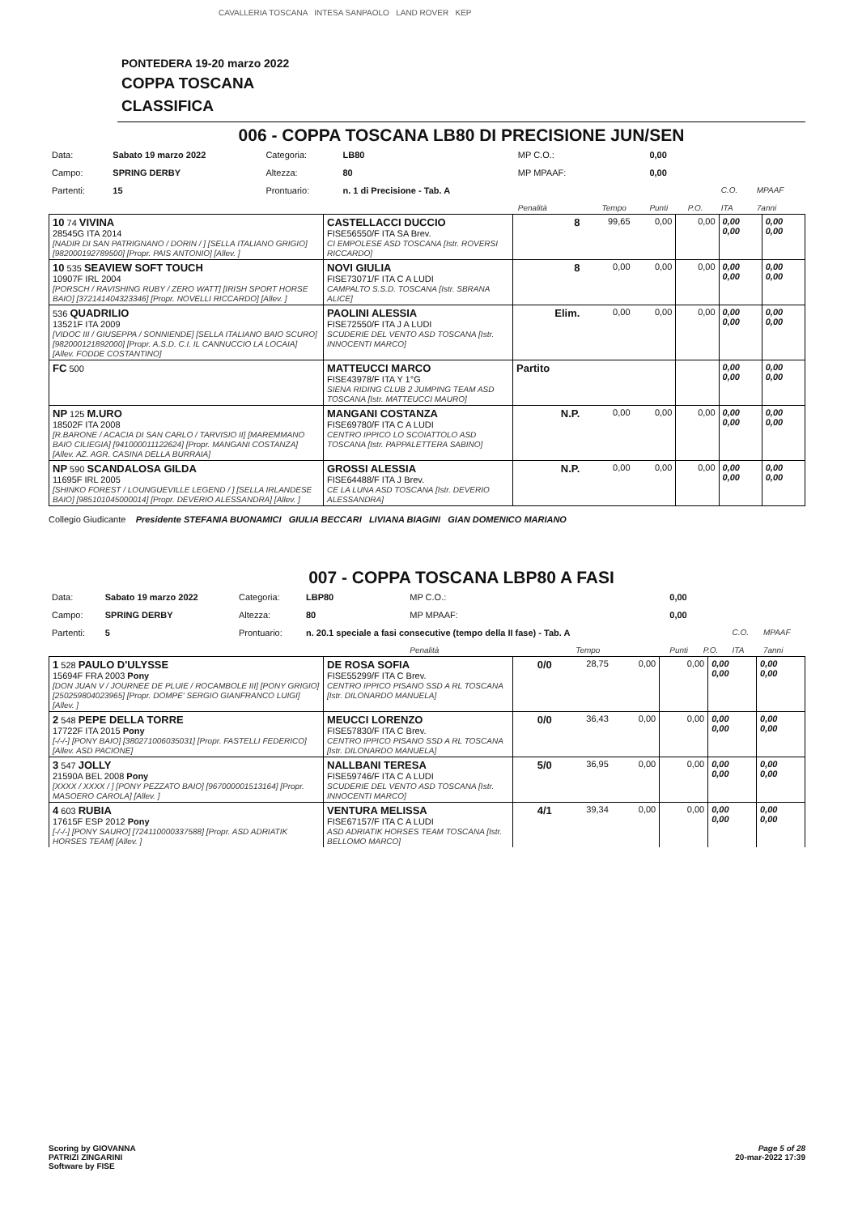CAVALLERIA TOSCANA INTESA SANPAOLO LAND ROVER KEP
PONTEDERA 19-20 marzo 2022
COPPA TOSCANA
CLASSIFICA
006 - COPPA TOSCANA LB80 DI PRECISIONE JUN/SEN
| Data: | Sabato 19 marzo 2022 | Categoria: | LB80 | MP C.O.: | | 0,00 | | | |
| Campo: | SPRING DERBY | Altezza: | 80 | MP MPAAF: | | 0,00 | | | |
| Partenti: | 15 | Prontuario: | n. 1 di Precisione - Tab. A | | | | | C.O. | MPAAF |
| | | | | Penalità | Tempo | Punti | P.O. | ITA | 7anni |
| 10 74 VIVINA 28545G ITA 2014 [NADIR DI SAN PATRIGNANO / DORIN / ] [SELLA ITALIANO GRIGIO] [982000192789500] [Propr. PAIS ANTONIO] [Allev. ] | CASTELLACCI DUCCIO FISE56550/F ITA SA Brev. CI EMPOLESE ASD TOSCANA [Istr. ROVERSI RICCARDO] | 8 | 99,65 | 0,00 | 0,00 | 0,00 0,00 | 0,00 0,00 |
| 10 535 SEAVIEW SOFT TOUCH 10907F IRL 2004 [PORSCH / RAVISHING RUBY / ZERO WATT] [IRISH SPORT HORSE BAIO] [372141404323346] [Propr. NOVELLI RICCARDO] [Allev. ] | NOVI GIULIA FISE73071/F ITA C A LUDI CAMPALTO S.S.D. TOSCANA [Istr. SBRANA ALICE] | 8 | 0,00 | 0,00 | 0,00 | 0,00 0,00 | 0,00 0,00 |
| 536 QUADRILIO 13521F ITA 2009 [VIDOC III / GIUSEPPA / SONNIENDE] [SELLA ITALIANO BAIO SCURO] [982000121892000] [Propr. A.S.D. C.I. IL CANNUCCIO LA LOCAIA] [Allev. FODDE COSTANTINO] | PAOLINI ALESSIA FISE72550/F ITA J A LUDI SCUDERIE DEL VENTO ASD TOSCANA [Istr. INNOCENTI MARCO] | Elim. | 0,00 | 0,00 | 0,00 | 0,00 0,00 | 0,00 0,00 |
| FC 500 | MATTEUCCI MARCO FISE43978/F ITA Y 1°G SIENA RIDING CLUB 2 JUMPING TEAM ASD TOSCANA [Istr. MATTEUCCI MAURO] | Partito | | | | 0,00 0,00 | 0,00 0,00 |
| NP 125 M.URO 18502F ITA 2008 [R.BARONE / ACACIA DI SAN CARLO / TARVISIO II] [MAREMMANO BAIO CILIEGIA] [941000011122624] [Propr. MANGANI COSTANZA] [Allev. AZ. AGR. CASINA DELLA BURRAIA] | MANGANI COSTANZA FISE69780/F ITA C A LUDI CENTRO IPPICO LO SCOIATTOLO ASD TOSCANA [Istr. PAPPALETTERA SABINO] | N.P. | 0,00 | 0,00 | 0,00 | 0,00 0,00 | 0,00 0,00 |
| NP 590 SCANDALOSA GILDA 11695F IRL 2005 [SHINKO FOREST / LOUNGUEVILLE LEGEND / ] [SELLA IRLANDESE BAIO] [985101045000014] [Propr. DEVERIO ALESSANDRA] [Allev. ] | GROSSI ALESSIA FISE64488/F ITA J Brev. CE LA LUNA ASD TOSCANA [Istr. DEVERIO ALESSANDRA] | N.P. | 0,00 | 0,00 | 0,00 | 0,00 0,00 | 0,00 0,00 |
Collegio Giudicante Presidente STEFANIA BUONAMICI GIULIA BECCARI LIVIANA BIAGINI GIAN DOMENICO MARIANO
007 - COPPA TOSCANA LBP80 A FASI
| Data: | Sabato 19 marzo 2022 | Categoria: | LBP80 | MP C.O.: | | 0,00 | | | |
| Campo: | SPRING DERBY | Altezza: | 80 | MP MPAAF: | | 0,00 | | | |
| Partenti: | 5 | Prontuario: | n. 20.1 speciale a fasi consecutive (tempo della II fase) - Tab. A | | | | | C.O. | MPAAF |
| | | | | Penalità | Tempo | Punti | P.O. | ITA | 7anni |
| 1 528 PAULO D'ULYSSE 15694F FRA 2003 Pony [DON JUAN V / JOURNEE DE PLUIE / ROCAMBOLE III] [PONY GRIGIO] [250259804023965] [Propr. DOMPE' SERGIO GIANFRANCO LUIGI] [Allev. ] | DE ROSA SOFIA FISE55299/F ITA C Brev. CENTRO IPPICO PISANO SSD A RL TOSCANA [Istr. DILONARDO MANUELA] | 0/0 | 28,75 | 0,00 | 0,00 | 0,00 0,00 | 0,00 0,00 |
| 2 548 PEPE DELLA TORRE 17722F ITA 2015 Pony [-/-/-] [PONY BAIO] [380271006035031] [Propr. FASTELLI FEDERICO] [Allev. ASD PACIONE] | MEUCCI LORENZO FISE57830/F ITA C Brev. CENTRO IPPICO PISANO SSD A RL TOSCANA [Istr. DILONARDO MANUELA] | 0/0 | 36,43 | 0,00 | 0,00 | 0,00 0,00 | 0,00 0,00 |
| 3 547 JOLLY 21590A BEL 2008 Pony [XXXX / XXXX / ] [PONY PEZZATO BAIO] [967000001513164] [Propr. MASOERO CAROLA] [Allev. ] | NALLBANI TERESA FISE59746/F ITA C A LUDI SCUDERIE DEL VENTO ASD TOSCANA [Istr. INNOCENTI MARCO] | 5/0 | 36,95 | 0,00 | 0,00 | 0,00 0,00 | 0,00 0,00 |
| 4 603 RUBIA 17615F ESP 2012 Pony [-/-/-] [PONY SAURO] [724110000337588] [Propr. ASD ADRIATIK HORSES TEAM] [Allev. ] | VENTURA MELISSA FISE67157/F ITA C A LUDI ASD ADRIATIK HORSES TEAM TOSCANA [Istr. BELLOMO MARCO] | 4/1 | 39,34 | 0,00 | 0,00 | 0,00 0,00 | 0,00 0,00 |
Scoring by GIOVANNA
PATRIZI ZINGARINI
Software by FISE
Page 5 of 28
20-mar-2022 17:39